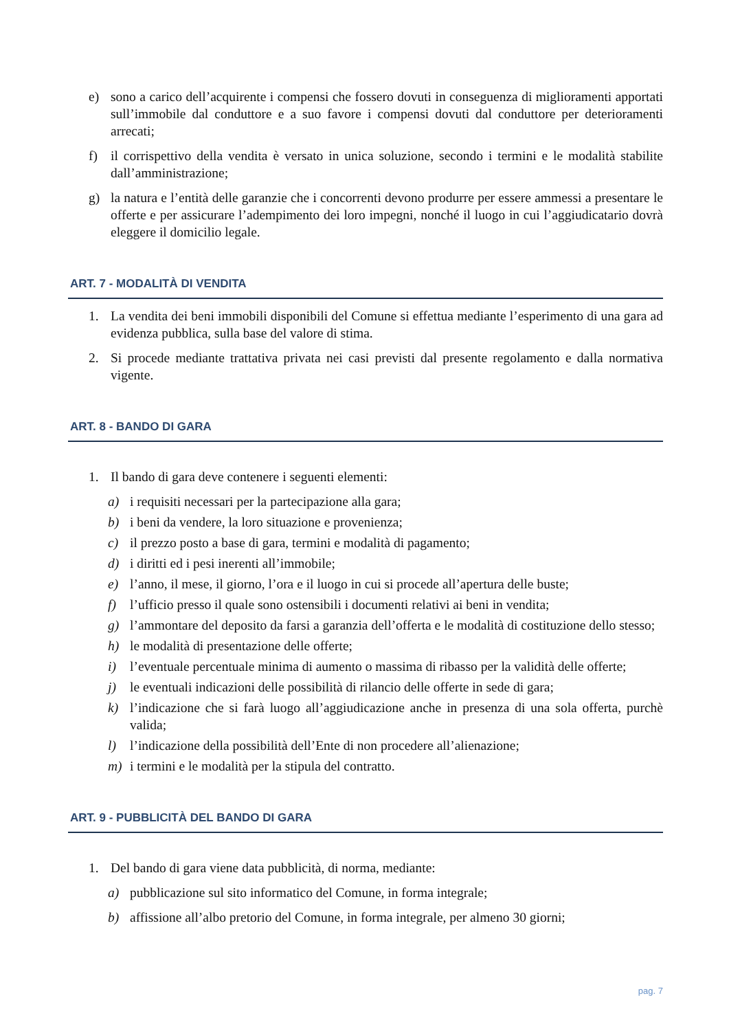e) sono a carico dell’acquirente i compensi che fossero dovuti in conseguenza di miglioramenti apportati sull’immobile dal conduttore e a suo favore i compensi dovuti dal conduttore per deterioramenti arrecati;
f) il corrispettivo della vendita è versato in unica soluzione, secondo i termini e le modalità stabilite dall’amministrazione;
g) la natura e l’entità delle garanzie che i concorrenti devono produrre per essere ammessi a presentare le offerte e per assicurare l’adempimento dei loro impegni, nonché il luogo in cui l’aggiudicatario dovrà eleggere il domicilio legale.
ART. 7 - MODALITÀ DI VENDITA
1. La vendita dei beni immobili disponibili del Comune si effettua mediante l’esperimento di una gara ad evidenza pubblica, sulla base del valore di stima.
2. Si procede mediante trattativa privata nei casi previsti dal presente regolamento e dalla normativa vigente.
ART. 8 - BANDO DI GARA
1. Il bando di gara deve contenere i seguenti elementi:
a) i requisiti necessari per la partecipazione alla gara;
b) i beni da vendere, la loro situazione e provenienza;
c) il prezzo posto a base di gara, termini e modalità di pagamento;
d) i diritti ed i pesi inerenti all’immobile;
e) l’anno, il mese, il giorno, l’ora e il luogo in cui si procede all’apertura delle buste;
f) l’ufficio presso il quale sono ostensibili i documenti relativi ai beni in vendita;
g) l’ammontare del deposito da farsi a garanzia dell’offerta e le modalità di costituzione dello stesso;
h) le modalità di presentazione delle offerte;
i) l’eventuale percentuale minima di aumento o massima di ribasso per la validità delle offerte;
j) le eventuali indicazioni delle possibilità di rilancio delle offerte in sede di gara;
k) l’indicazione che si farà luogo all’aggiudicazione anche in presenza di una sola offerta, purchè valida;
l) l’indicazione della possibilità dell’Ente di non procedere all’alienazione;
m) i termini e le modalità per la stipula del contratto.
ART. 9 - PUBBLICITÀ DEL BANDO DI GARA
1. Del bando di gara viene data pubblicità, di norma, mediante:
a) pubblicazione sul sito informatico del Comune, in forma integrale;
b) affissione all’albo pretorio del Comune, in forma integrale, per almeno 30 giorni;
pag. 7